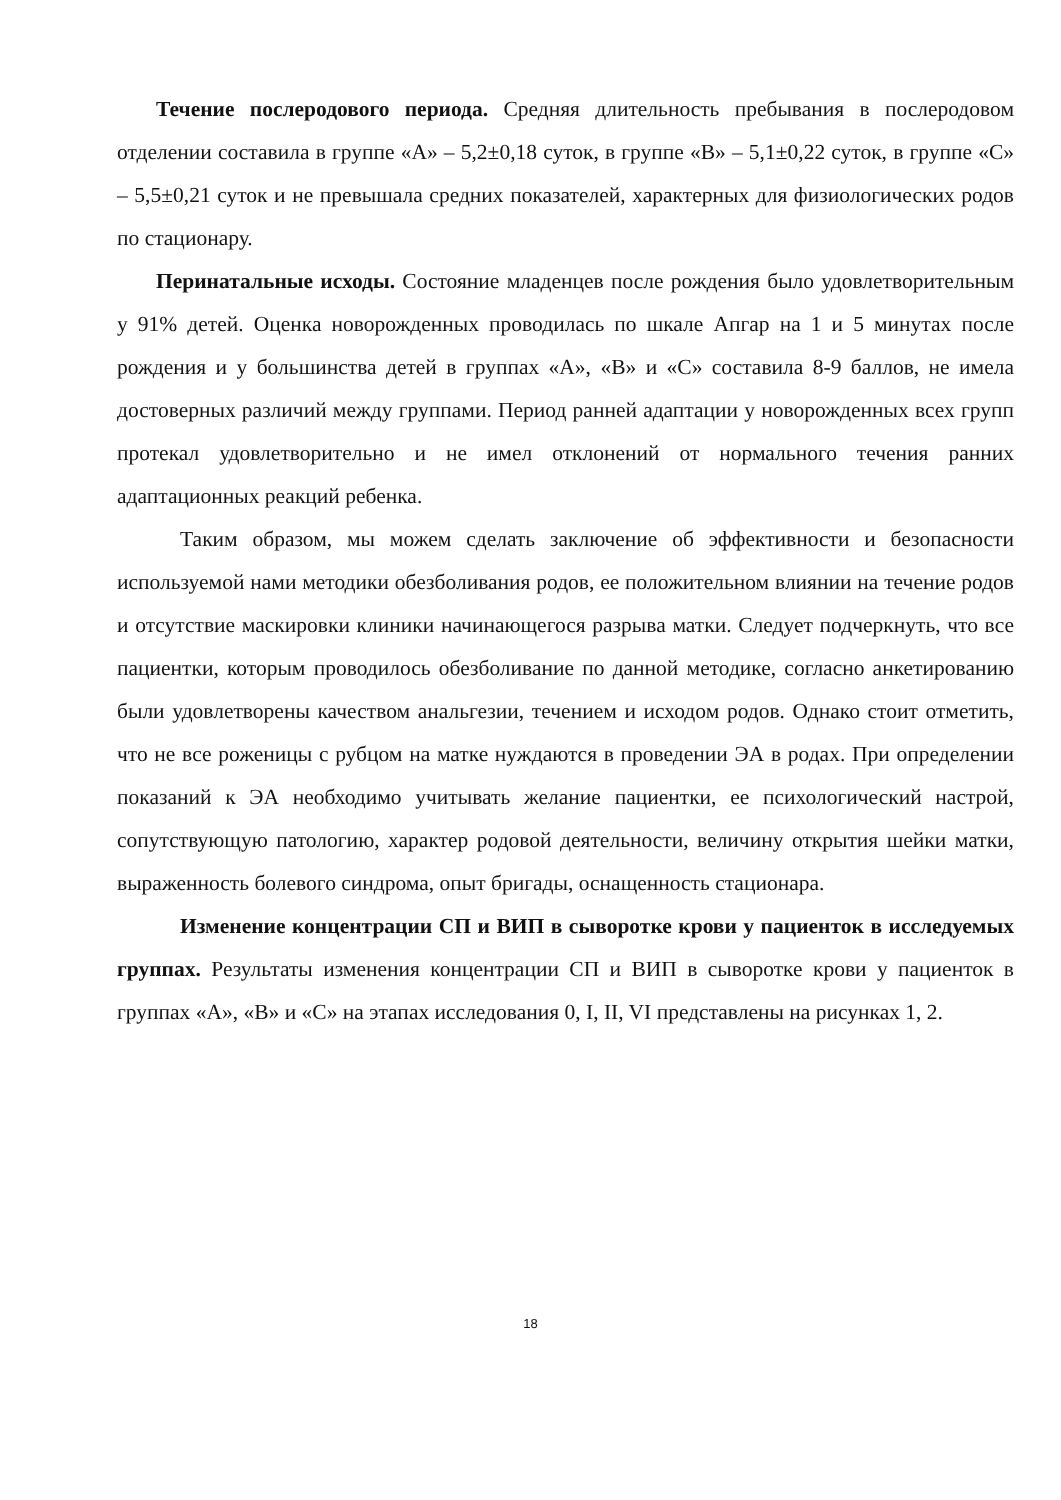Течение послеродового периода. Средняя длительность пребывания в послеродовом отделении составила в группе «А» – 5,2±0,18 суток, в группе «В» – 5,1±0,22 суток, в группе «С» – 5,5±0,21 суток и не превышала средних показателей, характерных для физиологических родов по стационару.
Перинатальные исходы. Состояние младенцев после рождения было удовлетворительным у 91% детей. Оценка новорожденных проводилась по шкале Апгар на 1 и 5 минутах после рождения и у большинства детей в группах «А», «В» и «С» составила 8-9 баллов, не имела достоверных различий между группами. Период ранней адаптации у новорожденных всех групп протекал удовлетворительно и не имел отклонений от нормального течения ранних адаптационных реакций ребенка.
Таким образом, мы можем сделать заключение об эффективности и безопасности используемой нами методики обезболивания родов, ее положительном влиянии на течение родов и отсутствие маскировки клиники начинающегося разрыва матки. Следует подчеркнуть, что все пациентки, которым проводилось обезболивание по данной методике, согласно анкетированию были удовлетворены качеством анальгезии, течением и исходом родов. Однако стоит отметить, что не все роженицы с рубцом на матке нуждаются в проведении ЭА в родах. При определении показаний к ЭА необходимо учитывать желание пациентки, ее психологический настрой, сопутствующую патологию, характер родовой деятельности, величину открытия шейки матки, выраженность болевого синдрома, опыт бригады, оснащенность стационара.
Изменение концентрации СП и ВИП в сыворотке крови у пациенток в исследуемых группах. Результаты изменения концентрации СП и ВИП в сыворотке крови у пациенток в группах «А», «В» и «С» на этапах исследования 0, I, II, VI представлены на рисунках 1, 2.
18